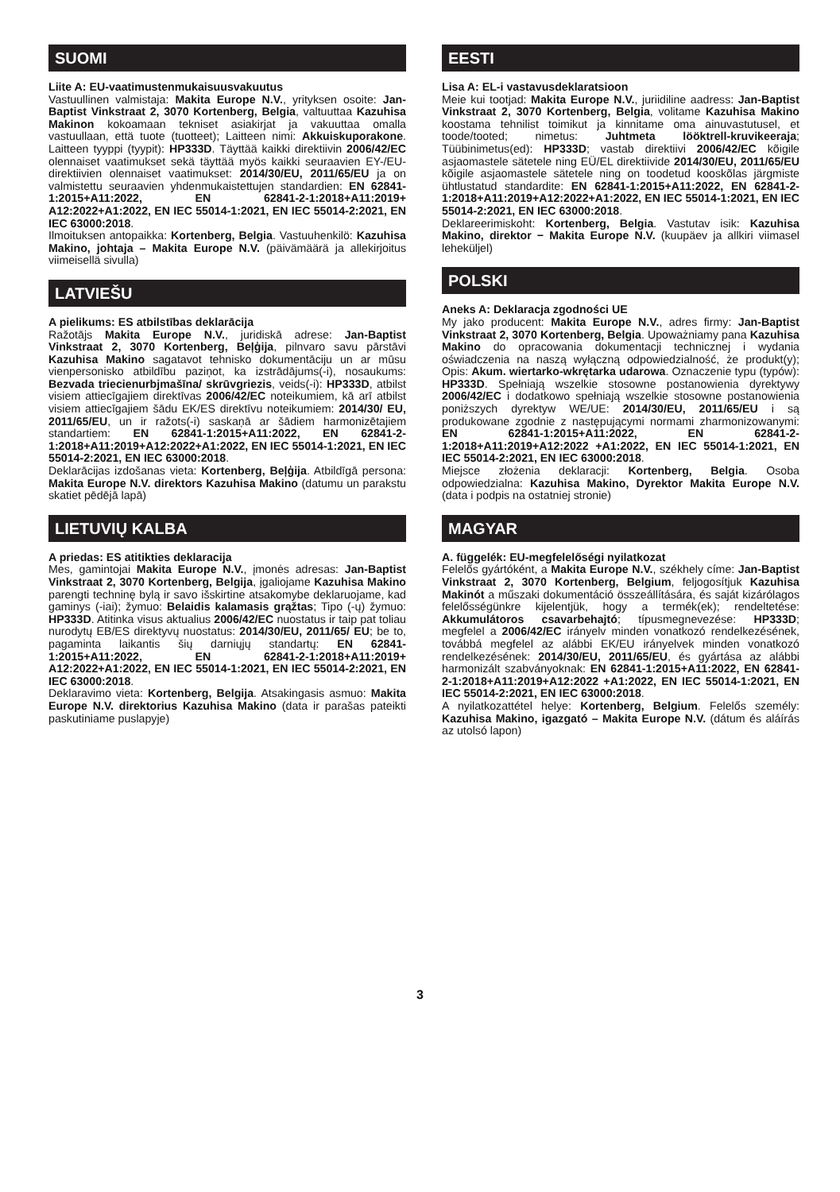SUOMI
Liite A: EU-vaatimustenmukaisuusvakuutus
Vastuullinen valmistaja: Makita Europe N.V., yrityksen osoite: Jan-Baptist Vinkstraat 2, 3070 Kortenberg, Belgia, valtuuttaa Kazuhisa Makinon kokoamaan tekniset asiakirjat ja vakuuttaa omalla vastuullaan, että tuote (tuotteet); Laitteen nimi: Akkuiskuporakone. Laitteen tyyppi (tyypit): HP333D. Täyttää kaikki direktiivin 2006/42/EC olennaiset vaatimukset sekä täyttää myös kaikki seuraavien EY-/EU-direktiivien olennaiset vaatimukset: 2014/30/EU, 2011/65/EU ja on valmistettu seuraavien yhdenmukaistettujen standardien: EN 62841-1:2015+A11:2022, EN 62841-2-1:2018+A11:2019+ A12:2022+A1:2022, EN IEC 55014-1:2021, EN IEC 55014-2:2021, EN IEC 63000:2018.
Ilmoituksen antopaikka: Kortenberg, Belgia. Vastuuhenkilö: Kazuhisa Makino, johtaja – Makita Europe N.V. (päivämäärä ja allekirjoitus viimeisellä sivulla)
LATVIEŠU
A pielikums: ES atbilstības deklarācija
Ražotājs Makita Europe N.V., juridiskā adrese: Jan-Baptist Vinkstraat 2, 3070 Kortenberg, Beļģija, pilnvaro savu pārstāvi Kazuhisa Makino sagatavot tehnisko dokumentāciju un ar mūsu vienpersonisko atbildību paziņot, ka izstrādājums(-i), nosaukums: Bezvada triecienurbjmašīna/ skrūvgriezis, veids(-i): HP333D, atbilst visiem attiecīgajiem direktīvas 2006/42/EC noteikumiem, kā arī atbilst visiem attiecīgajiem šādu EK/ES direktīvu noteikumiem: 2014/30/ EU, 2011/65/EU, un ir ražots(-i) saskaņā ar šādiem harmonizētajiem standartiem: EN 62841-1:2015+A11:2022, EN 62841-2-1:2018+A11:2019+A12:2022+A1:2022, EN IEC 55014-1:2021, EN IEC 55014-2:2021, EN IEC 63000:2018.
Deklarācijas izdošanas vieta: Kortenberg, Beļģija. Atbildīgā persona: Makita Europe N.V. direktors Kazuhisa Makino (datumu un parakstu skatiet pēdējā lapā)
LIETUVIŲ KALBA
A priedas: ES atitikties deklaracija
Mes, gamintojai Makita Europe N.V., įmonės adresas: Jan-Baptist Vinkstraat 2, 3070 Kortenberg, Belgija, įgaliojame Kazuhisa Makino parengti techninę bylą ir savo išskirtine atsakomybe deklaruojame, kad gaminys (-iai); žymuo: Belaidis kalamasis grąžtas; Tipo (-ų) žymuo: HP333D. Atitinka visus aktualius 2006/42/EC nuostatus ir taip pat toliau nurodytų EB/ES direktyvų nuostatus: 2014/30/EU, 2011/65/ EU; be to, pagaminta laikantis šių darniųjų standartų: EN 62841-1:2015+A11:2022, EN 62841-2-1:2018+A11:2019+ A12:2022+A1:2022, EN IEC 55014-1:2021, EN IEC 55014-2:2021, EN IEC 63000:2018.
Deklaravimo vieta: Kortenberg, Belgija. Atsakingasis asmuo: Makita Europe N.V. direktorius Kazuhisa Makino (data ir parašas pateikti paskutiniame puslapyje)
EESTI
Lisa A: EL-i vastavusdeklaratsioon
Meie kui tootjad: Makita Europe N.V., juriidiline aadress: Jan-Baptist Vinkstraat 2, 3070 Kortenberg, Belgia, volitame Kazuhisa Makino koostama tehnilist toimikut ja kinnitame oma ainuvastutusel, et toode/tooted; nimetus: Juhtmeta lööktrell-kruvikeeraja; Tüübinimetus(ed): HP333D; vastab direktiivi 2006/42/EC kõigile asjaomastele sätetele ning EÜ/EL direktiivide 2014/30/EU, 2011/65/EU kõigile asjaomastele sätetele ning on toodetud kooskõlas järgmiste ühtlustatud standardite: EN 62841-1:2015+A11:2022, EN 62841-2-1:2018+A11:2019+A12:2022+A1:2022, EN IEC 55014-1:2021, EN IEC 55014-2:2021, EN IEC 63000:2018.
Deklareerimiskoht: Kortenberg, Belgia. Vastutav isik: Kazuhisa Makino, direktor − Makita Europe N.V. (kuupäev ja allkiri viimasel leheküljel)
POLSKI
Aneks A: Deklaracja zgodności UE
My jako producent: Makita Europe N.V., adres firmy: Jan-Baptist Vinkstraat 2, 3070 Kortenberg, Belgia. Upoważniamy pana Kazuhisa Makino do opracowania dokumentacji technicznej i wydania oświadczenia na naszą wyłączną odpowiedzialność, że produkt(y); Opis: Akum. wiertarko-wkrętarka udarowa. Oznaczenie typu (typów): HP333D. Spełniają wszelkie stosowne postanowienia dyrektywy 2006/42/EC i dodatkowo spełniają wszelkie stosowne postanowienia poniższych dyrektyw WE/UE: 2014/30/EU, 2011/65/EU i są produkowane zgodnie z następującymi normami zharmonizowanymi: EN 62841-1:2015+A11:2022, EN 62841-2-1:2018+A11:2019+A12:2022 +A1:2022, EN IEC 55014-1:2021, EN IEC 55014-2:2021, EN IEC 63000:2018.
Miejsce złożenia deklaracji: Kortenberg, Belgia. Osoba odpowiedzialna: Kazuhisa Makino, Dyrektor Makita Europe N.V. (data i podpis na ostatniej stronie)
MAGYAR
A. függelék: EU-megfelelőségi nyilatkozat
Felelős gyártóként, a Makita Europe N.V., székhely címe: Jan-Baptist Vinkstraat 2, 3070 Kortenberg, Belgium, feljogosítjuk Kazuhisa Makinót a műszaki dokumentáció összeállítására, és saját kizárólagos felelősségünkre kijelentjük, hogy a termék(ek); rendeltetése: Akkumulátoros csavarbehajtó; típusmegnevezése: HP333D; megfelel a 2006/42/EC irányelv minden vonatkozó rendelkezésének, továbbá megfelel az alábbi EK/EU irányelvek minden vonatkozó rendelkezésének: 2014/30/EU, 2011/65/EU, és gyártása az alábbi harmonizált szabványoknak: EN 62841-1:2015+A11:2022, EN 62841-2-1:2018+A11:2019+A12:2022 +A1:2022, EN IEC 55014-1:2021, EN IEC 55014-2:2021, EN IEC 63000:2018.
A nyilatkozattétel helye: Kortenberg, Belgium. Felelős személy: Kazuhisa Makino, igazgató – Makita Europe N.V. (dátum és aláírás az utolsó lapon)
3